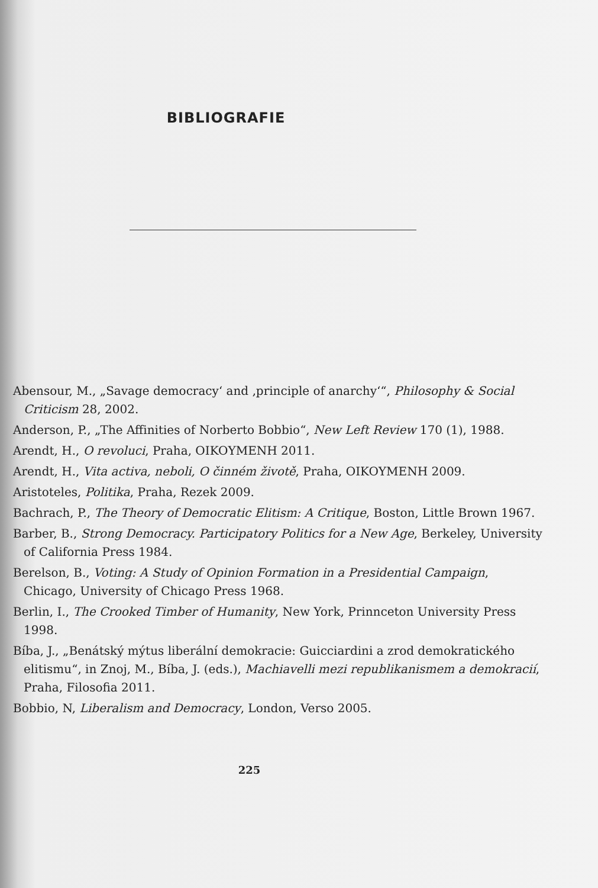BIBLIOGRAFIE
Abensour, M., „Savage democracy‘ and ‚principle of anarchy‘“, Philosophy & Social Criticism 28, 2002.
Anderson, P., „The Affinities of Norberto Bobbio“, New Left Review 170 (1), 1988.
Arendt, H., O revoluci, Praha, OIKOYMENH 2011.
Arendt, H., Vita activa, neboli, O činném životě, Praha, OIKOYMENH 2009.
Aristoteles, Politika, Praha, Rezek 2009.
Bachrach, P., The Theory of Democratic Elitism: A Critique, Boston, Little Brown 1967.
Barber, B., Strong Democracy. Participatory Politics for a New Age, Berkeley, University of California Press 1984.
Berelson, B., Voting: A Study of Opinion Formation in a Presidential Campaign, Chicago, University of Chicago Press 1968.
Berlin, I., The Crooked Timber of Humanity, New York, Prinnceton University Press 1998.
Bíba, J., „Benátský mýtus liberální demokracie: Guicciardini a zrod demokratického elitismu“, in Znoj, M., Bíba, J. (eds.), Machiavelli mezi republikanismem a demokracií, Praha, Filosofia 2011.
Bobbio, N, Liberalism and Democracy, London, Verso 2005.
225